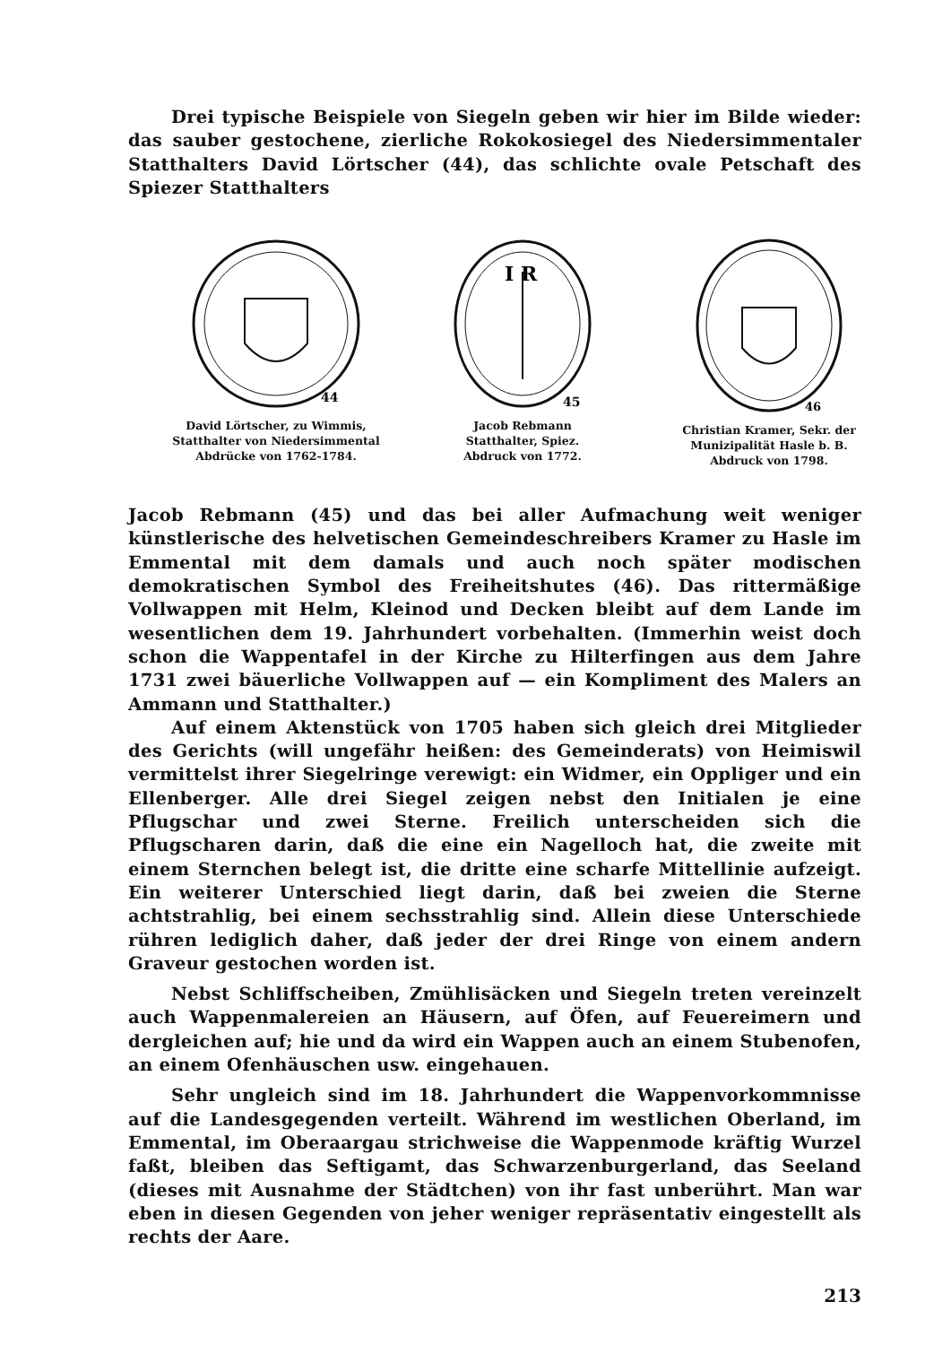Drei typische Beispiele von Siegeln geben wir hier im Bilde wieder: das sauber gestochene, zierliche Rokokosiegel des Niedersimmentaler Statthalters David Lörtscher (44), das schlichte ovale Petschaft des Spiezer Statthalters
44
David Lörtscher, zu Wimmis,
Statthalter von Niedersimmental
Abdrücke von 1762-1784.
I R
45
Jacob Rebmann
Statthalter, Spiez.
Abdruck von 1772.
46
Christian Kramer, Sekr. der
Munizipalität Hasle b. B.
Abdruck von 1798.
Jacob Rebmann (45) und das bei aller Aufmachung weit weniger künstlerische des helvetischen Gemeindeschreibers Kramer zu Hasle im Emmental mit dem damals und auch noch später modischen demokratischen Symbol des Freiheitshutes (46). Das rittermäßige Vollwappen mit Helm, Kleinod und Decken bleibt auf dem Lande im wesentlichen dem 19. Jahrhundert vorbehalten. (Immerhin weist doch schon die Wappentafel in der Kirche zu Hilterfingen aus dem Jahre 1731 zwei bäuerliche Vollwappen auf — ein Kompliment des Malers an Ammann und Statthalter.)
Auf einem Aktenstück von 1705 haben sich gleich drei Mitglieder des Gerichts (will ungefähr heißen: des Gemeinderats) von Heimiswil vermittelst ihrer Siegelringe verewigt: ein Widmer, ein Oppliger und ein Ellenberger. Alle drei Siegel zeigen nebst den Initialen je eine Pflugschar und zwei Sterne. Freilich unterscheiden sich die Pflugscharen darin, daß die eine ein Nagelloch hat, die zweite mit einem Sternchen belegt ist, die dritte eine scharfe Mittellinie aufzeigt. Ein weiterer Unterschied liegt darin, daß bei zweien die Sterne achtstrahlig, bei einem sechsstrahlig sind. Allein diese Unterschiede rühren lediglich daher, daß jeder der drei Ringe von einem andern Graveur gestochen worden ist.
Nebst Schliffscheiben, Zmühlisäcken und Siegeln treten vereinzelt auch Wappenmalereien an Häusern, auf Öfen, auf Feuereimern und dergleichen auf; hie und da wird ein Wappen auch an einem Stubenofen, an einem Ofenhäuschen usw. eingehauen.
Sehr ungleich sind im 18. Jahrhundert die Wappenvorkommnisse auf die Landesgegenden verteilt. Während im westlichen Oberland, im Emmental, im Oberaargau strichweise die Wappenmode kräftig Wurzel faßt, bleiben das Seftigamt, das Schwarzenburgerland, das Seeland (dieses mit Ausnahme der Städtchen) von ihr fast unberührt. Man war eben in diesen Gegenden von jeher weniger repräsentativ eingestellt als rechts der Aare.
213